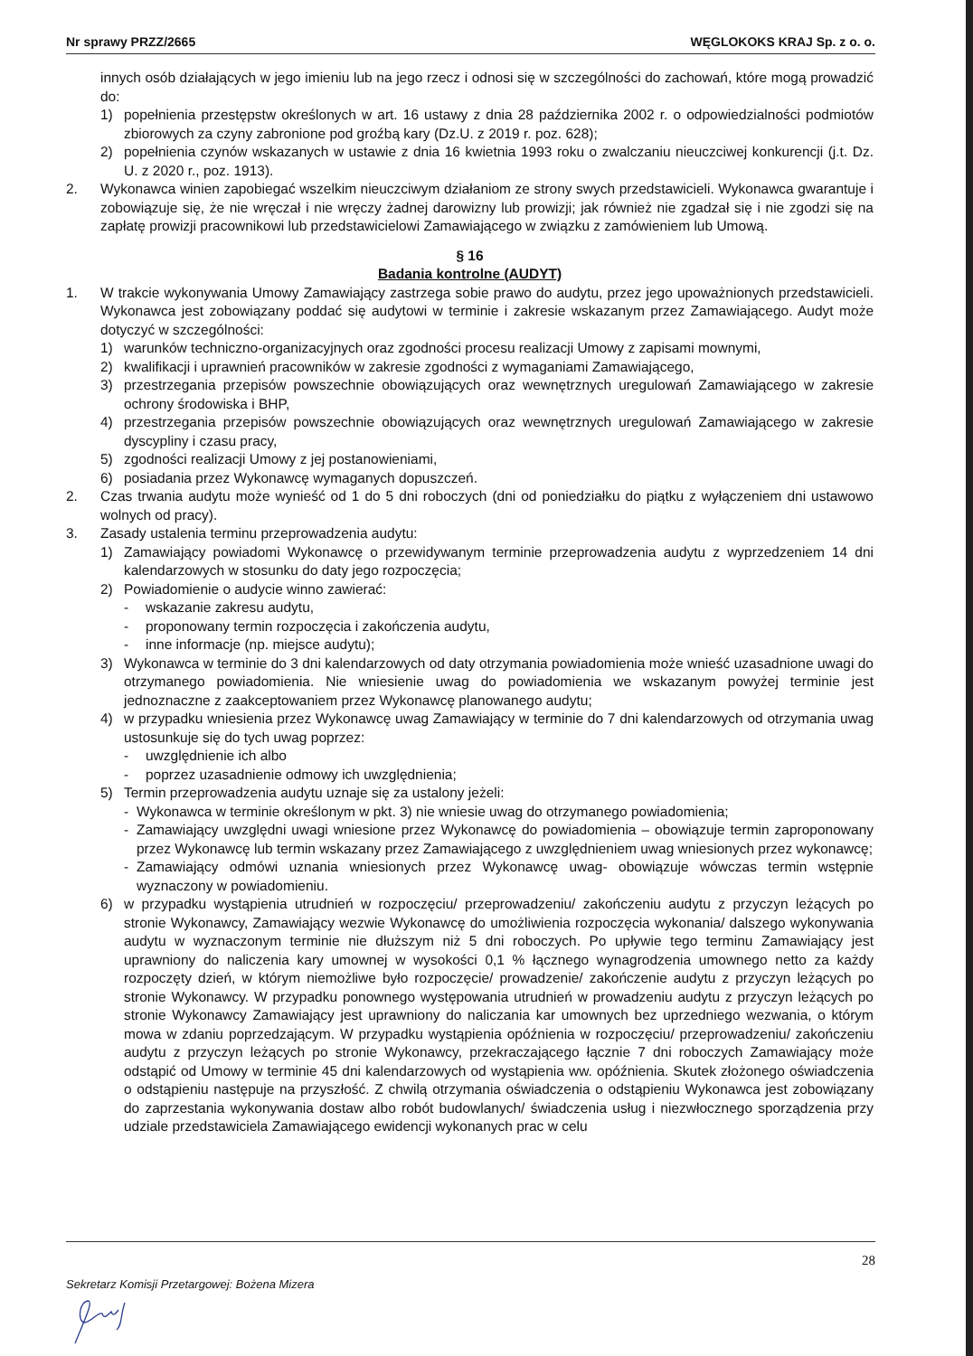Nr sprawy PRZZ/2665 WĘGLOKOKS KRAJ Sp. z o. o.
innych osób działających w jego imieniu lub na jego rzecz i odnosi się w szczególności do zachowań, które mogą prowadzić do:
1) popełnienia przestępstw określonych w art. 16 ustawy z dnia 28 października 2002 r. o odpowiedzialności podmiotów zbiorowych za czyny zabronione pod groźbą kary (Dz.U. z 2019 r. poz. 628);
2) popełnienia czynów wskazanych w ustawie z dnia 16 kwietnia 1993 roku o zwalczaniu nieuczciwej konkurencji (j.t. Dz. U. z 2020 r., poz. 1913).
2. Wykonawca winien zapobiegać wszelkim nieuczciwym działaniom ze strony swych przedstawicieli. Wykonawca gwarantuje i zobowiązuje się, że nie wręczał i nie wręczy żadnej darowizny lub prowizji; jak również nie zgadzał się i nie zgodzi się na zapłatę prowizji pracownikowi lub przedstawicielowi Zamawiającego w związku z zamówieniem lub Umową.
§ 16
Badania kontrolne (AUDYT)
1. W trakcie wykonywania Umowy Zamawiający zastrzega sobie prawo do audytu, przez jego upoważnionych przedstawicieli. Wykonawca jest zobowiązany poddać się audytowi w terminie i zakresie wskazanym przez Zamawiającego. Audyt może dotyczyć w szczególności:
1) warunków techniczno-organizacyjnych oraz zgodności procesu realizacji Umowy z zapisami mownymi,
2) kwalifikacji i uprawnień pracowników w zakresie zgodności z wymaganiami Zamawiającego,
3) przestrzegania przepisów powszechnie obowiązujących oraz wewnętrznych uregulowań Zamawiającego w zakresie ochrony środowiska i BHP,
4) przestrzegania przepisów powszechnie obowiązujących oraz wewnętrznych uregulowań Zamawiającego w zakresie dyscypliny i czasu pracy,
5) zgodności realizacji Umowy z jej postanowieniami,
6) posiadania przez Wykonawcę wymaganych dopuszczeń.
2. Czas trwania audytu może wynieść od 1 do 5 dni roboczych (dni od poniedziałku do piątku z wyłączeniem dni ustawowo wolnych od pracy).
3. Zasady ustalenia terminu przeprowadzenia audytu:
1) Zamawiający powiadomi Wykonawcę o przewidywanym terminie przeprowadzenia audytu z wyprzedzeniem 14 dni kalendarzowych w stosunku do daty jego rozpoczęcia;
2) Powiadomienie o audycie winno zawierać:
- wskazanie zakresu audytu,
- proponowany termin rozpoczęcia i zakończenia audytu,
- inne informacje (np. miejsce audytu);
3) Wykonawca w terminie do 3 dni kalendarzowych od daty otrzymania powiadomienia może wnieść uzasadnione uwagi do otrzymanego powiadomienia. Nie wniesienie uwag do powiadomienia we wskazanym powyżej terminie jest jednoznaczne z zaakceptowaniem przez Wykonawcę planowanego audytu;
4) w przypadku wniesienia przez Wykonawcę uwag Zamawiający w terminie do 7 dni kalendarzowych od otrzymania uwag ustosunkuje się do tych uwag poprzez:
- uwzględnienie ich albo
- poprzez uzasadnienie odmowy ich uwzględnienia;
5) Termin przeprowadzenia audytu uznaje się za ustalony jeżeli:
- Wykonawca w terminie określonym w pkt. 3) nie wniesie uwag do otrzymanego powiadomienia;
- Zamawiający uwzględni uwagi wniesione przez Wykonawcę do powiadomienia – obowiązuje termin zaproponowany przez Wykonawcę lub termin wskazany przez Zamawiającego z uwzględnieniem uwag wniesionych przez wykonawcę;
- Zamawiający odmówi uznania wniesionych przez Wykonawcę uwag- obowiązuje wówczas termin wstępnie wyznaczony w powiadomieniu.
6) w przypadku wystąpienia utrudnień w rozpoczęciu/ przeprowadzeniu/ zakończeniu audytu z przyczyn leżących po stronie Wykonawcy, Zamawiający wezwie Wykonawcę do umożliwienia rozpoczęcia wykonania/ dalszego wykonywania audytu w wyznaczonym terminie nie dłuższym niż 5 dni roboczych. Po upływie tego terminu Zamawiający jest uprawniony do naliczenia kary umownej w wysokości 0,1 % łącznego wynagrodzenia umownego netto za każdy rozpoczęty dzień, w którym niemożliwe było rozpoczęcie/ prowadzenie/ zakończenie audytu z przyczyn leżących po stronie Wykonawcy. W przypadku ponownego występowania utrudnień w prowadzeniu audytu z przyczyn leżących po stronie Wykonawcy Zamawiający jest uprawniony do naliczania kar umownych bez uprzedniego wezwania, o którym mowa w zdaniu poprzedzającym. W przypadku wystąpienia opóźnienia w rozpoczęciu/ przeprowadzeniu/ zakończeniu audytu z przyczyn leżących po stronie Wykonawcy, przekraczającego łącznie 7 dni roboczych Zamawiający może odstąpić od Umowy w terminie 45 dni kalendarzowych od wystąpienia ww. opóźnienia. Skutek złożonego oświadczenia o odstąpieniu następuje na przyszłość. Z chwilą otrzymania oświadczenia o odstąpieniu Wykonawca jest zobowiązany do zaprzestania wykonywania dostaw albo robót budowlanych/ świadczenia usług i niezwłocznego sporządzenia przy udziale przedstawiciela Zamawiającego ewidencji wykonanych prac w celu
28
Sekretarz Komisji Przetargowej: Bożena Mizera